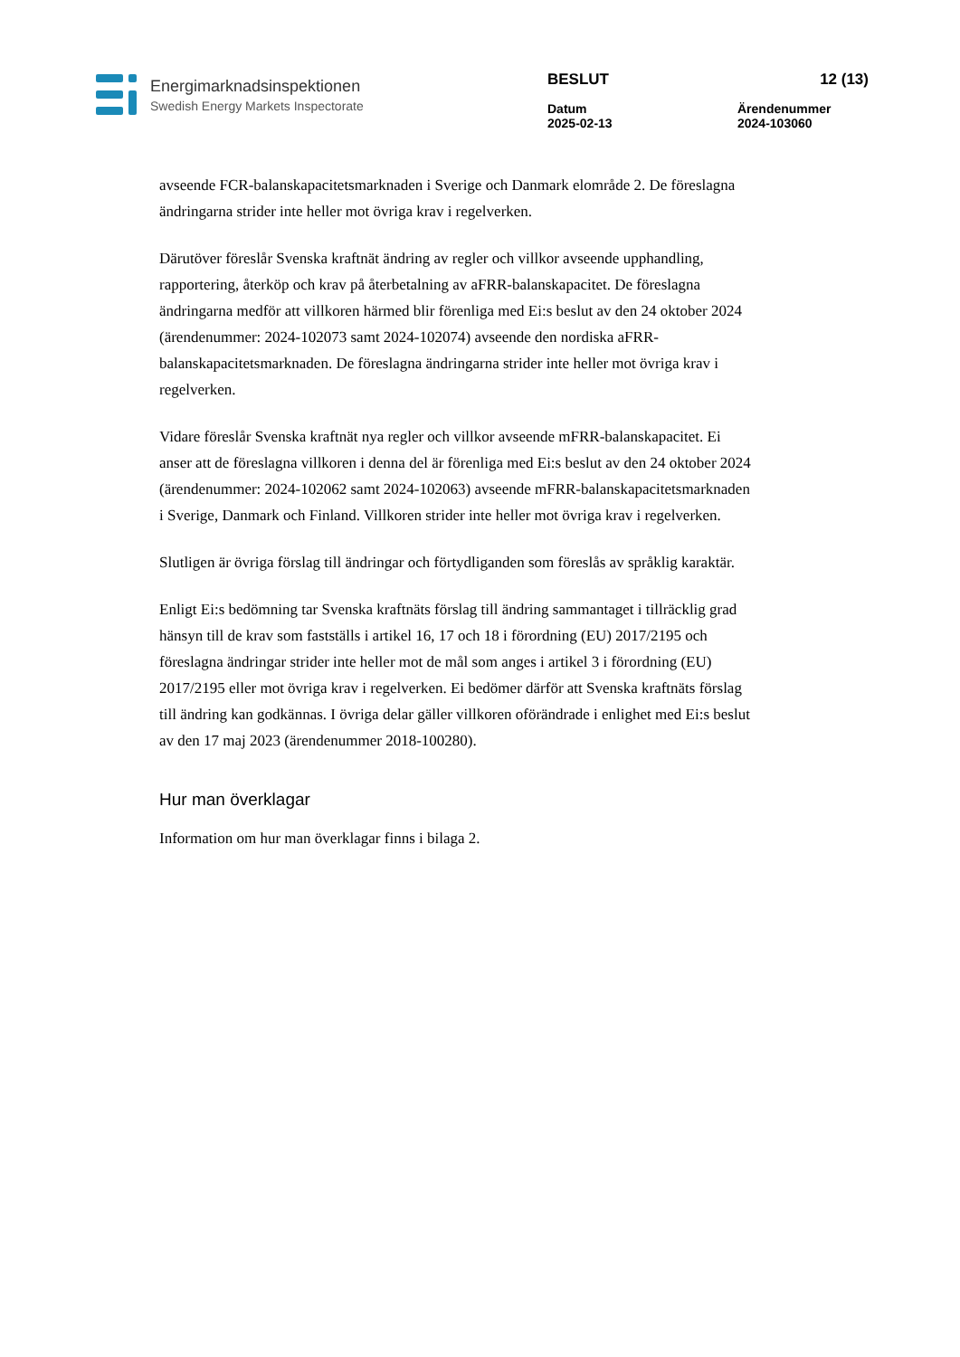Energimarknadsinspektionen
Swedish Energy Markets Inspectorate
BESLUT 12 (13)
Datum
2025-02-13 Ärendenummer
2024-103060
avseende FCR-balanskapacitetsmarknaden i Sverige och Danmark elområde 2. De föreslagna ändringarna strider inte heller mot övriga krav i regelverken.
Därutöver föreslår Svenska kraftnät ändring av regler och villkor avseende upphandling, rapportering, återköp och krav på återbetalning av aFRR-balanskapacitet. De föreslagna ändringarna medför att villkoren härmed blir förenliga med Ei:s beslut av den 24 oktober 2024 (ärendenummer: 2024-102073 samt 2024-102074) avseende den nordiska aFRR-balanskapacitetsmarknaden. De föreslagna ändringarna strider inte heller mot övriga krav i regelverken.
Vidare föreslår Svenska kraftnät nya regler och villkor avseende mFRR-balanskapacitet. Ei anser att de föreslagna villkoren i denna del är förenliga med Ei:s beslut av den 24 oktober 2024 (ärendenummer: 2024-102062 samt 2024-102063) avseende mFRR-balanskapacitetsmarknaden i Sverige, Danmark och Finland. Villkoren strider inte heller mot övriga krav i regelverken.
Slutligen är övriga förslag till ändringar och förtydliganden som föreslås av språklig karaktär.
Enligt Ei:s bedömning tar Svenska kraftnäts förslag till ändring sammantaget i tillräcklig grad hänsyn till de krav som fastställs i artikel 16, 17 och 18 i förordning (EU) 2017/2195 och föreslagna ändringar strider inte heller mot de mål som anges i artikel 3 i förordning (EU) 2017/2195 eller mot övriga krav i regelverken. Ei bedömer därför att Svenska kraftnäts förslag till ändring kan godkännas. I övriga delar gäller villkoren oförändrade i enlighet med Ei:s beslut av den 17 maj 2023 (ärendenummer 2018-100280).
Hur man överklagar
Information om hur man överklagar finns i bilaga 2.